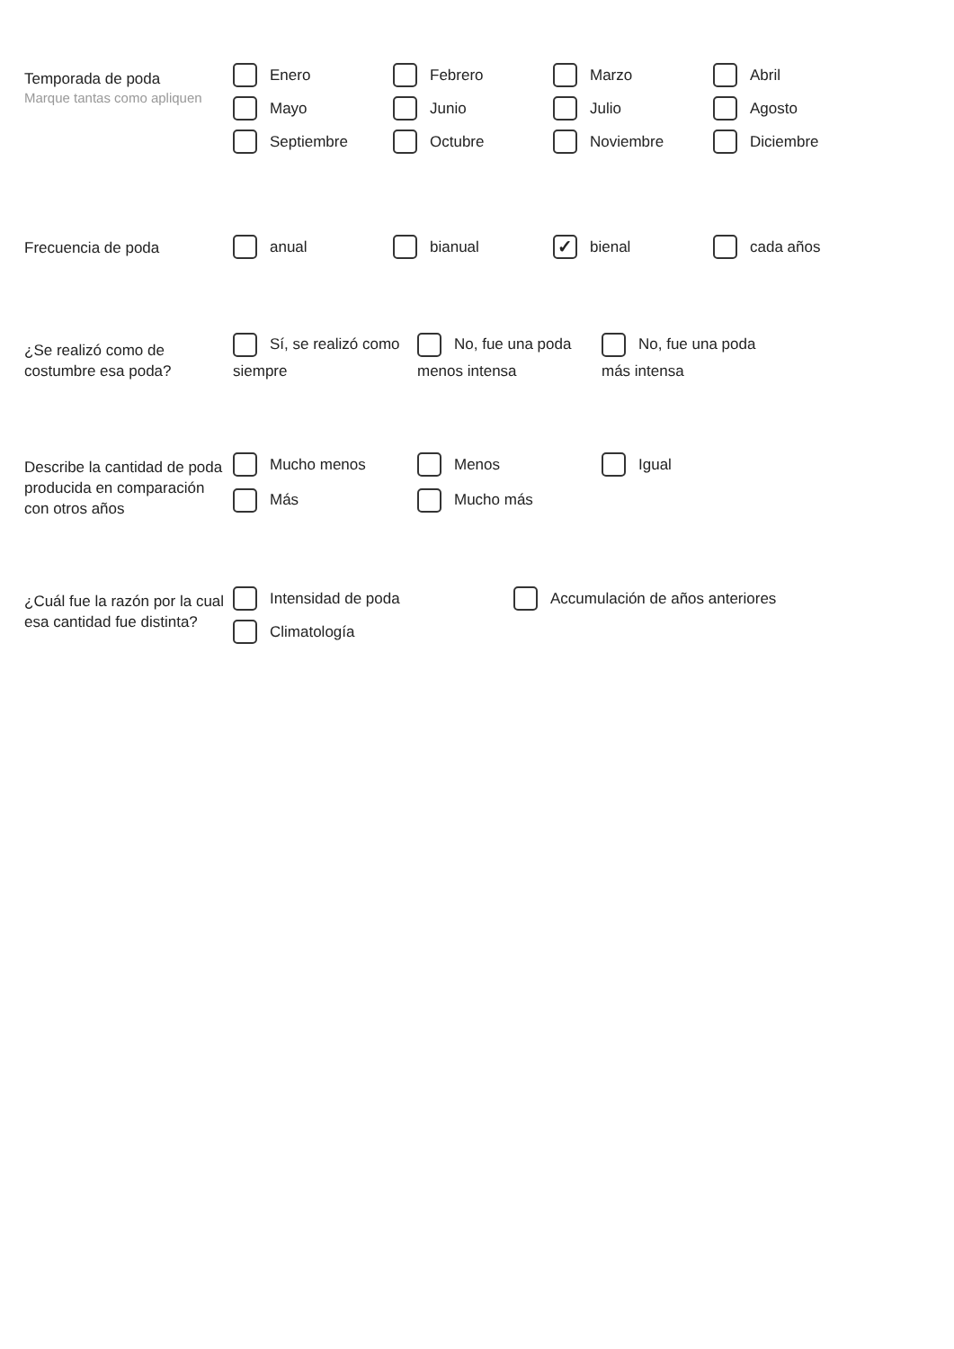Temporada de poda
Marque tantas como apliquen
Enero
Febrero
Marzo
Abril
Mayo
Junio
Julio
Agosto
Septiembre
Octubre
Noviembre
Diciembre
Frecuencia de poda
anual
bianual
✓ bienal
cada años
¿Se realizó como de costumbre esa poda?
Sí, se realizó como siempre
No, fue una poda menos intensa
No, fue una poda más intensa
Describe la cantidad de poda producida en comparación con otros años
Mucho menos
Menos
Igual
Más
Mucho más
¿Cuál fue la razón por la cual esa cantidad fue distinta?
Intensidad de poda
Accumulación de años anteriores
Climatología